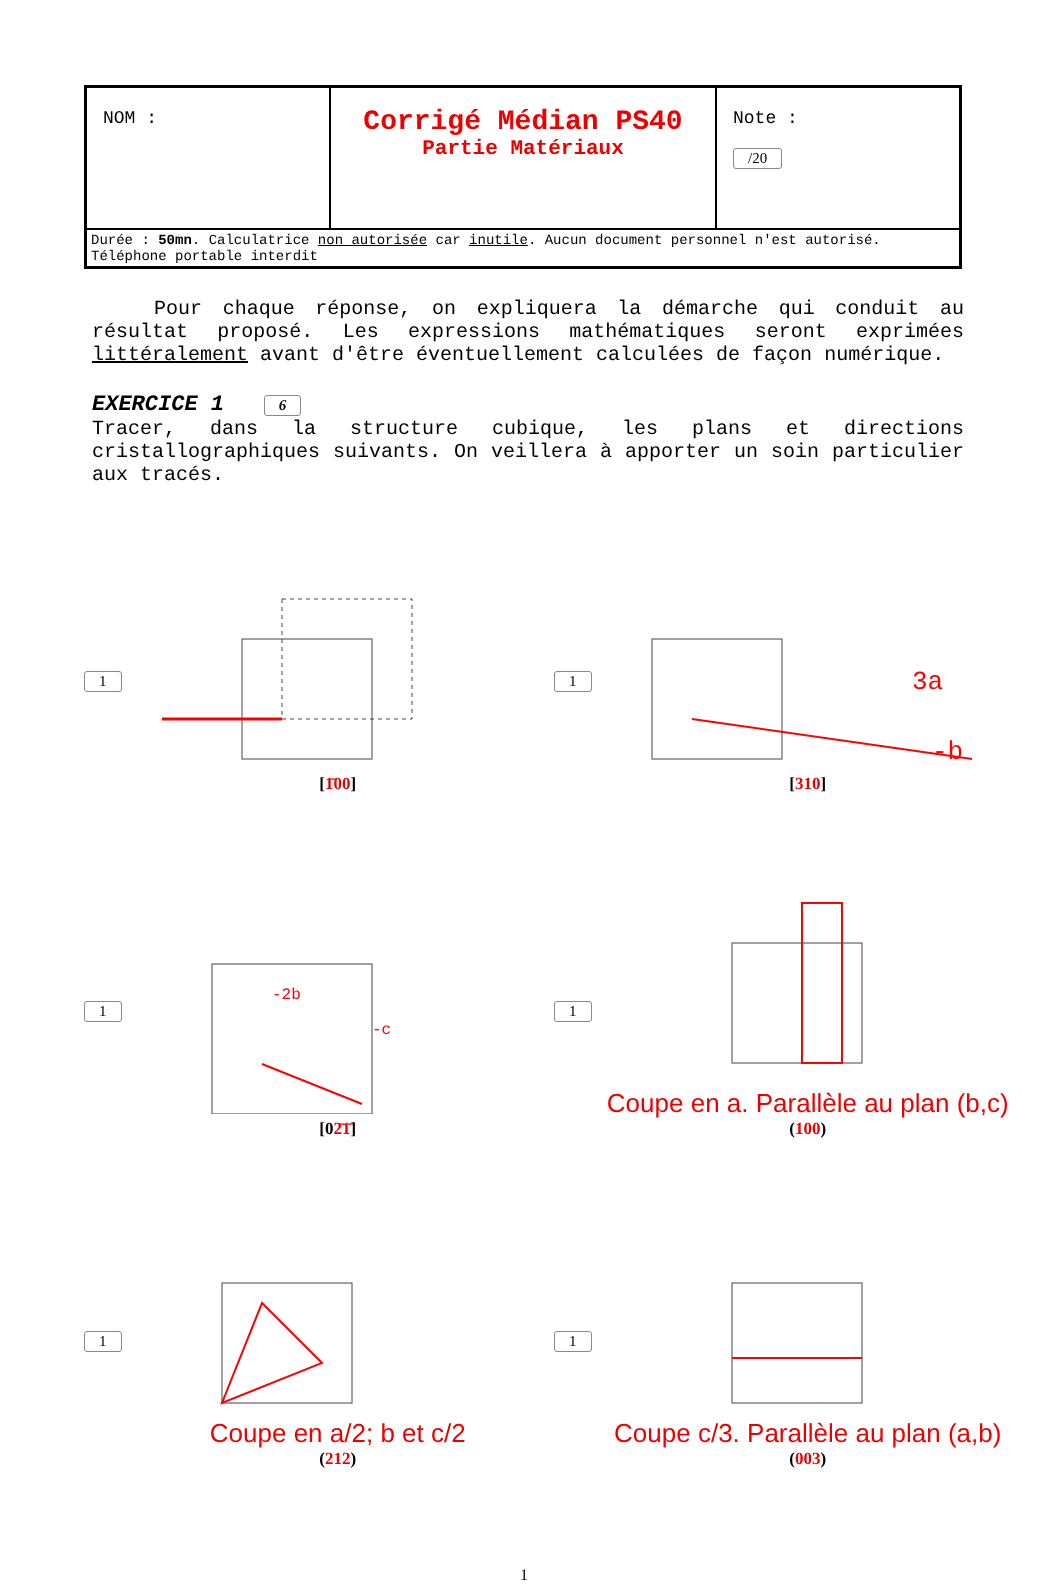| NOM : | Corrigé Médian PS40 Partie Matériaux | Note : /20 |
| Durée : 50mn . Calculatrice non autorisée car inutile . Aucun document personnel n'est autorisé. Téléphone portable interdit | | |
Pour chaque réponse, on expliquera la démarche qui conduit au résultat proposé. Les expressions mathématiques seront exprimées littéralement avant d'être éventuellement calculées de façon numérique.
EXERCICE 1 6
Tracer, dans la structure cubique, les plans et directions cristallographiques suivants. On veillera à apporter un soin particulier aux tracés.
1 [1̄00]
1
3a
-b
[310]
1
-2b
-c
[02̄1̄]
1
Coupe en a. Parallèle au plan (b,c)
(100)
1
Coupe en a/2; b et c/2
(212)
1
Coupe c/3. Parallèle au plan (a,b)
(003)
1